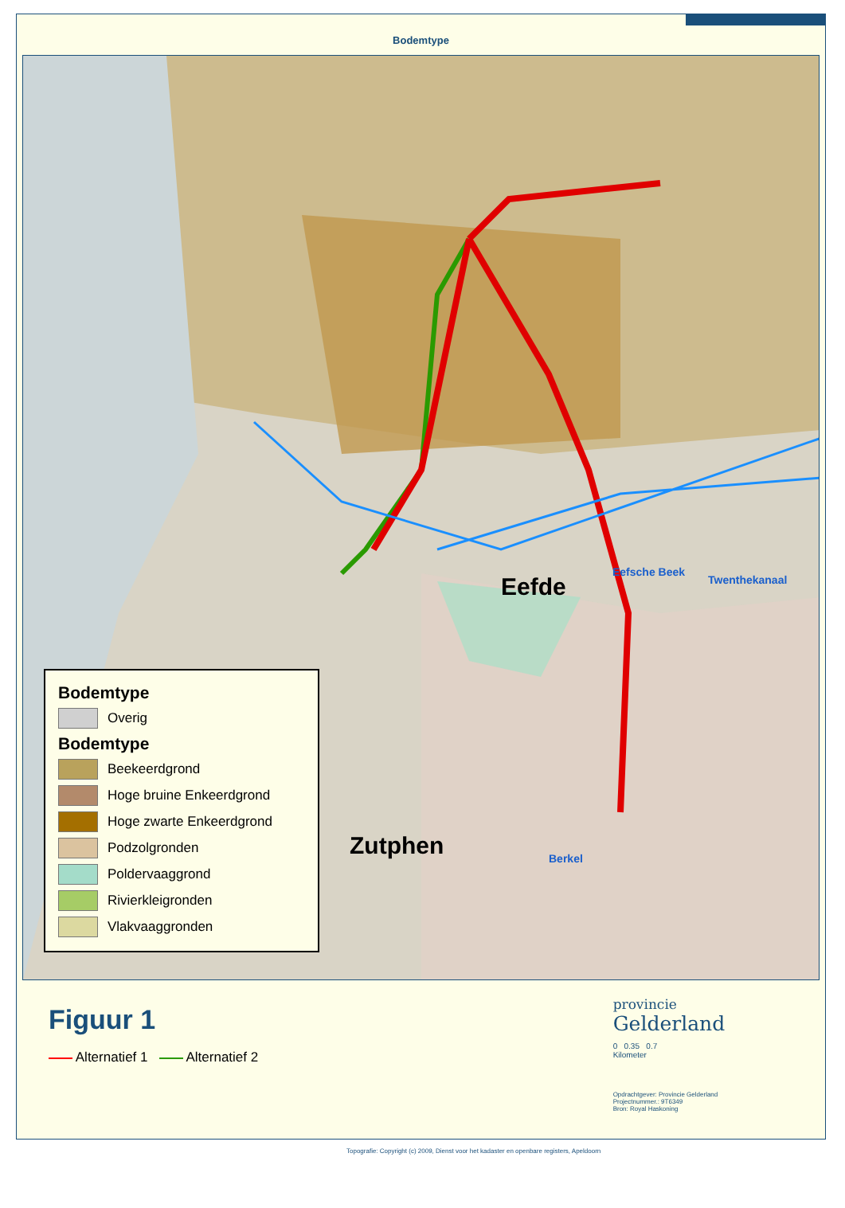Bodemtype
Eefde
Eefsche Beek
Twenthekanaal
Zutphen Berkel
Bodemtype
Overig
Bodemtype
Beekeerdgrond
Hoge bruine Enkeerdgrond
Hoge zwarte Enkeerdgrond
Podzolgronden
Poldervaaggrond
Rivierkleigronden
Vlakvaaggronden
Figuur 1
Alternatief 1 Alternatief 2
Topografie: Copyright (c) 2009, Dienst voor het kadaster en openbare registers, Apeldoorn
provincie
Gelderland
0 0.35 0.7
Kilometer
Opdrachtgever: Provincie Gelderland
Projectnummer.: 9T6349
Bron: Royal Haskoning